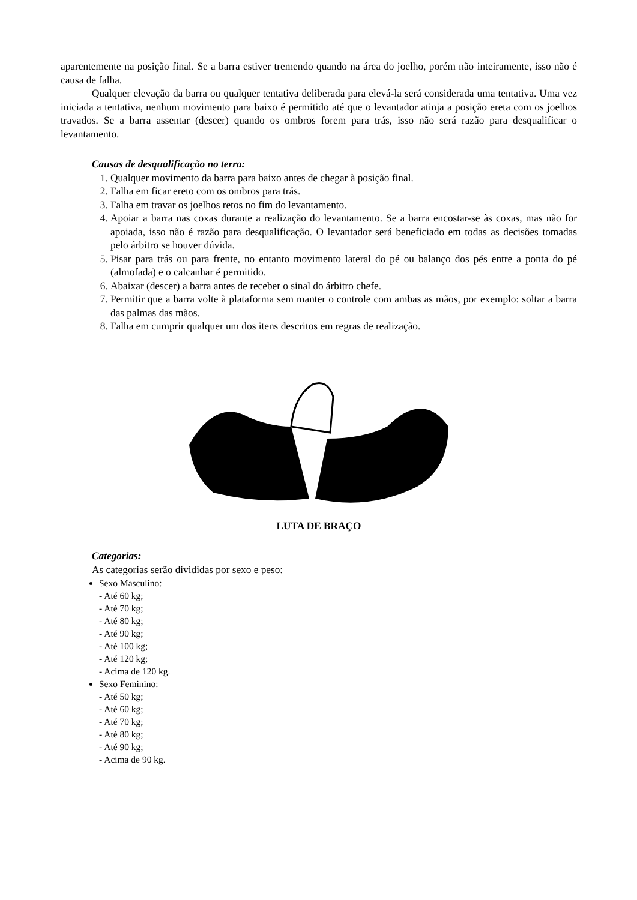aparentemente na posição final. Se a barra estiver tremendo quando na área do joelho, porém não inteiramente, isso não é causa de falha.
Qualquer elevação da barra ou qualquer tentativa deliberada para elevá-la será considerada uma tentativa. Uma vez iniciada a tentativa, nenhum movimento para baixo é permitido até que o levantador atinja a posição ereta com os joelhos travados. Se a barra assentar (descer) quando os ombros forem para trás, isso não será razão para desqualificar o levantamento.
Causas de desqualificação no terra:
1. Qualquer movimento da barra para baixo antes de chegar à posição final.
2. Falha em ficar ereto com os ombros para trás.
3. Falha em travar os joelhos retos no fim do levantamento.
4. Apoiar a barra nas coxas durante a realização do levantamento. Se a barra encostar-se às coxas, mas não for apoiada, isso não é razão para desqualificação. O levantador será beneficiado em todas as decisões tomadas pelo árbitro se houver dúvida.
5. Pisar para trás ou para frente, no entanto movimento lateral do pé ou balanço dos pés entre a ponta do pé (almofada) e o calcanhar é permitido.
6. Abaixar (descer) a barra antes de receber o sinal do árbitro chefe.
7. Permitir que a barra volte à plataforma sem manter o controle com ambas as mãos, por exemplo: soltar a barra das palmas das mãos.
8. Falha em cumprir qualquer um dos itens descritos em regras de realização.
LUTA DE BRAÇO
Categorias:
As categorias serão divididas por sexo e peso:
Sexo Masculino:
- Até 60 kg;
- Até 70 kg;
- Até 80 kg;
- Até 90 kg;
- Até 100 kg;
- Até 120 kg;
- Acima de 120 kg.
Sexo Feminino:
- Até 50 kg;
- Até 60 kg;
- Até 70 kg;
- Até 80 kg;
- Até 90 kg;
- Acima de 90 kg.